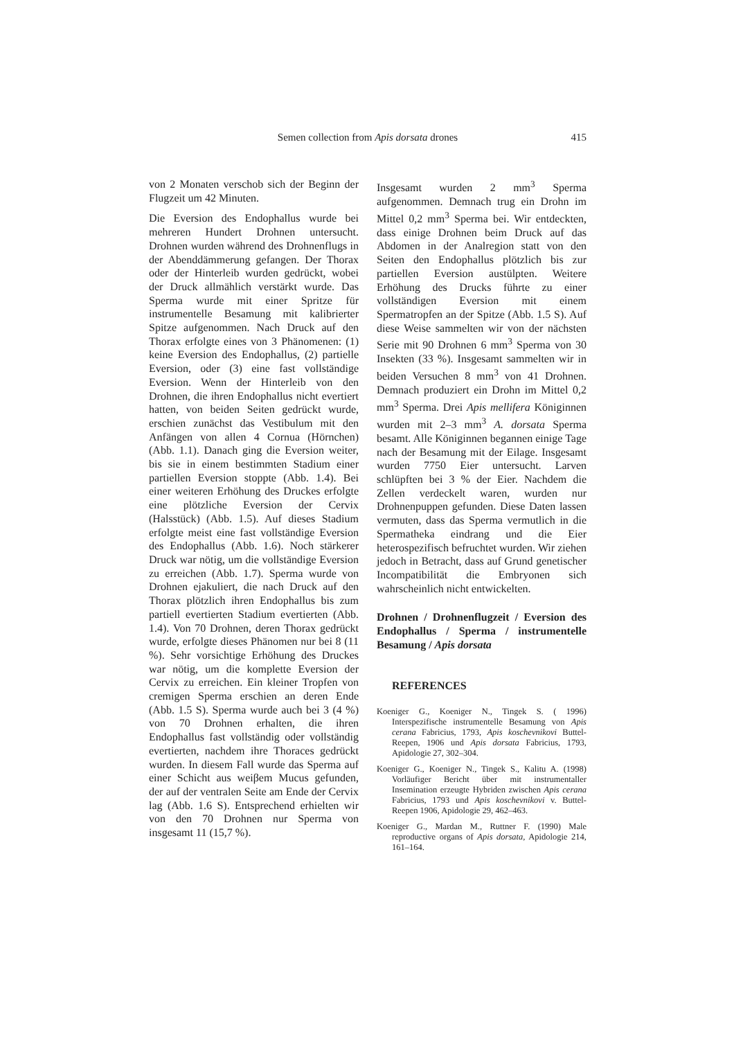Semen collection from Apis dorsata drones
415
von 2 Monaten verschob sich der Beginn der Flugzeit um 42 Minuten.
Die Eversion des Endophallus wurde bei mehreren Hundert Drohnen untersucht. Drohnen wurden während des Drohnenflugs in der Abenddämmerung gefangen. Der Thorax oder der Hinterleib wurden gedrückt, wobei der Druck allmählich verstärkt wurde. Das Sperma wurde mit einer Spritze für instrumentelle Besamung mit kalibrierter Spitze aufgenommen. Nach Druck auf den Thorax erfolgte eines von 3 Phänomenen: (1) keine Eversion des Endophallus, (2) partielle Eversion, oder (3) eine fast vollständige Eversion. Wenn der Hinterleib von den Drohnen, die ihren Endophallus nicht evertiert hatten, von beiden Seiten gedrückt wurde, erschien zunächst das Vestibulum mit den Anfängen von allen 4 Cornua (Hörnchen) (Abb. 1.1). Danach ging die Eversion weiter, bis sie in einem bestimmten Stadium einer partiellen Eversion stoppte (Abb. 1.4). Bei einer weiteren Erhöhung des Druckes erfolgte eine plötzliche Eversion der Cervix (Halsstück) (Abb. 1.5). Auf dieses Stadium erfolgte meist eine fast vollständige Eversion des Endophallus (Abb. 1.6). Noch stärkerer Druck war nötig, um die vollständige Eversion zu erreichen (Abb. 1.7). Sperma wurde von Drohnen ejakuliert, die nach Druck auf den Thorax plötzlich ihren Endophallus bis zum partiell evertierten Stadium evertierten (Abb. 1.4). Von 70 Drohnen, deren Thorax gedrückt wurde, erfolgte dieses Phänomen nur bei 8 (11 %). Sehr vorsichtige Erhöhung des Druckes war nötig, um die komplette Eversion der Cervix zu erreichen. Ein kleiner Tropfen von cremigen Sperma erschien an deren Ende (Abb. 1.5 S). Sperma wurde auch bei 3 (4 %) von 70 Drohnen erhalten, die ihren Endophallus fast vollständig oder vollständig evertierten, nachdem ihre Thoraces gedrückt wurden. In diesem Fall wurde das Sperma auf einer Schicht aus weiβem Mucus gefunden, der auf der ventralen Seite am Ende der Cervix lag (Abb. 1.6 S). Entsprechend erhielten wir von den 70 Drohnen nur Sperma von insgesamt 11 (15,7 %).
Insgesamt wurden 2 mm<sup>3</sup> Sperma aufgenommen. Demnach trug ein Drohn im Mittel 0,2 mm<sup>3</sup> Sperma bei. Wir entdeckten, dass einige Drohnen beim Druck auf das Abdomen in der Analregion statt von den Seiten den Endophallus plötzlich bis zur partiellen Eversion austülpten. Weitere Erhöhung des Drucks führte zu einer vollständigen Eversion mit einem Spermatropfen an der Spitze (Abb. 1.5 S). Auf diese Weise sammelten wir von der nächsten Serie mit 90 Drohnen 6 mm<sup>3</sup> Sperma von 30 Insekten (33 %). Insgesamt sammelten wir in beiden Versuchen 8 mm<sup>3</sup> von 41 Drohnen. Demnach produziert ein Drohn im Mittel 0,2 mm<sup>3</sup> Sperma. Drei Apis mellifera Königinnen wurden mit 2–3 mm<sup>3</sup> A. dorsata Sperma besamt. Alle Königinnen begannen einige Tage nach der Besamung mit der Eilage. Insgesamt wurden 7750 Eier untersucht. Larven schlüpften bei 3 % der Eier. Nachdem die Zellen verdeckelt waren, wurden nur Drohnenpuppen gefunden. Diese Daten lassen vermuten, dass das Sperma vermutlich in die Spermatheka eindrang und die Eier heterospezifisch befruchtet wurden. Wir ziehen jedoch in Betracht, dass auf Grund genetischer Incompatibilität die Embryonen sich wahrscheinlich nicht entwickelten.
Drohnen / Drohnenflugzeit / Eversion des Endophallus / Sperma / instrumentelle Besamung / Apis dorsata
REFERENCES
Koeniger G., Koeniger N., Tingek S. ( 1996) Interspezifische instrumentelle Besamung von Apis cerana Fabricius, 1793, Apis koschevnikovi Buttel-Reepen, 1906 und Apis dorsata Fabricius, 1793, Apidologie 27, 302–304.
Koeniger G., Koeniger N., Tingek S., Kalitu A. (1998) Vorläufiger Bericht über mit instrumentaller Insemination erzeugte Hybriden zwischen Apis cerana Fabricius, 1793 und Apis koschevnikovi v. Buttel-Reepen 1906, Apidologie 29, 462–463.
Koeniger G., Mardan M., Ruttner F. (1990) Male reproductive organs of Apis dorsata, Apidologie 214, 161–164.